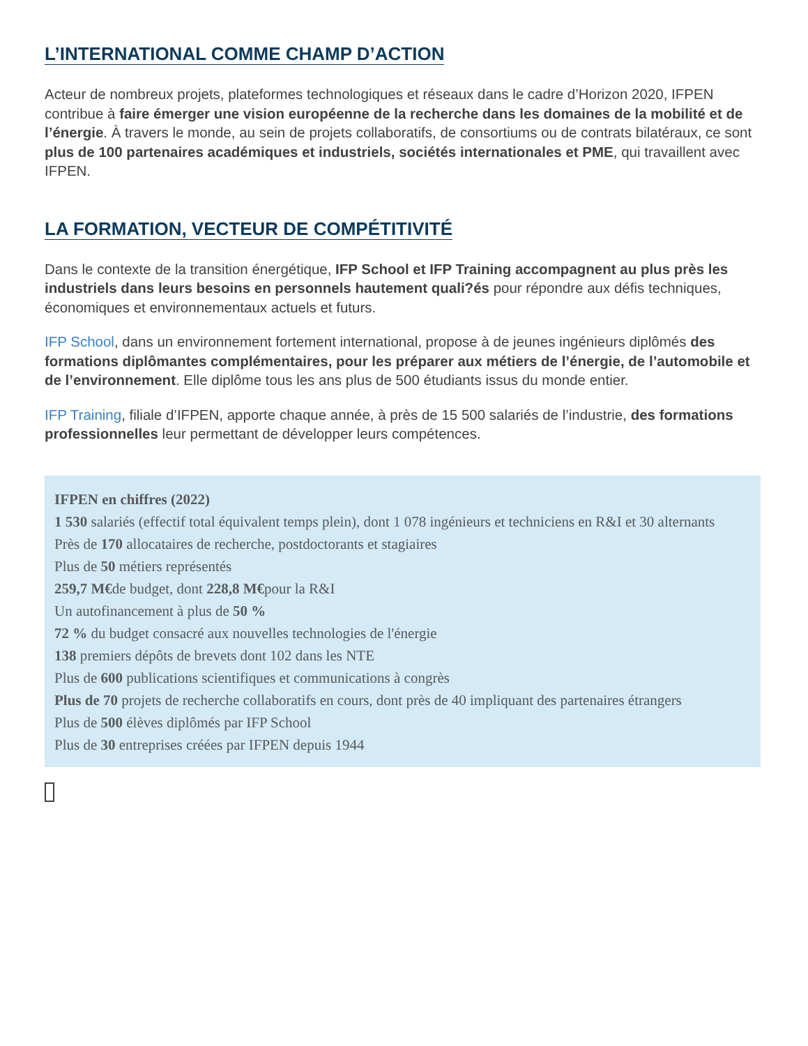L’INTERNATIONAL COMME CHAMP D’ACTION
Acteur de nombreux projets, plateformes technologiques et réseaux dans le cadre d’Horizon 2020, IFPEN contribue à faire émerger une vision européenne de la recherche dans les domaines de la mobilité et de l’énergie. À travers le monde, au sein de projets collaboratifs, de consortiums ou de contrats bilatéraux, ce sont plus de 100 partenaires académiques et industriels, sociétés internationales et PME, qui travaillent avec IFPEN.
LA FORMATION, VECTEUR DE COMPÉTITIVITÉ
Dans le contexte de la transition énergétique, IFP School et IFP Training accompagnent au plus près les industriels dans leurs besoins en personnels hautement quali?és pour répondre aux défis techniques, économiques et environnementaux actuels et futurs.
IFP School, dans un environnement fortement international, propose à de jeunes ingénieurs diplômés des formations diplômantes complémentaires, pour les préparer aux métiers de l’énergie, de l’automobile et de l’environnement. Elle diplôme tous les ans plus de 500 étudiants issus du monde entier.
IFP Training, filiale d’IFPEN, apporte chaque année, à près de 15 500 salariés de l’industrie, des formations professionnelles leur permettant de développer leurs compétences.
IFPEN en chiffres (2022)
1 530 salariés (effectif total équivalent temps plein), dont 1 078 ingénieurs et techniciens en R&I et 30 alternants
Près de 170 allocataires de recherche, postdoctorants et stagiaires
Plus de 50 métiers représentés
259,7 M€de budget, dont 228,8 M€pour la R&I
Un autofinancement à plus de 50 %
72 % du budget consacré aux nouvelles technologies de l'énergie
138 premiers dépôts de brevets dont 102 dans les NTE
Plus de 600 publications scientifiques et communications à congrès
Plus de 70 projets de recherche collaboratifs en cours, dont près de 40 impliquant des partenaires étrangers
Plus de 500 élèves diplômés par IFP School
Plus de 30 entreprises créées par IFPEN depuis 1944